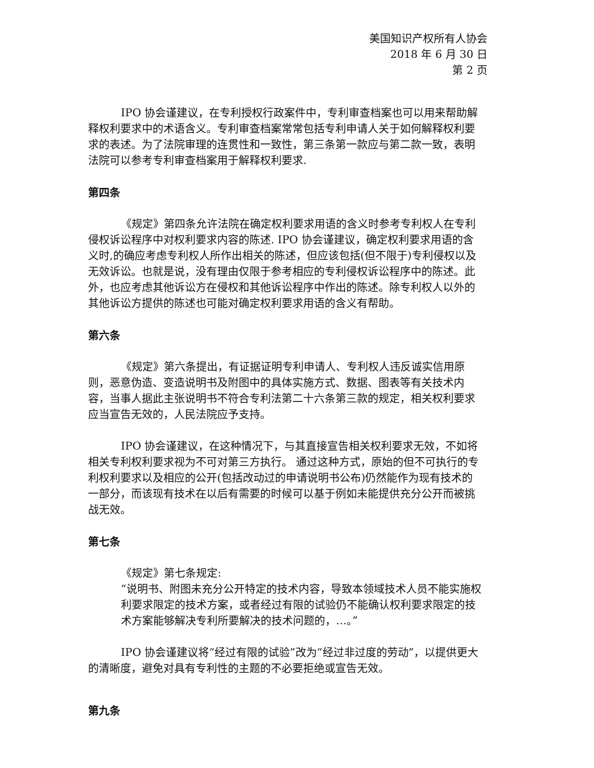美国知识产权所有人协会
2018 年 6 月 30 日
第 2 页
IPO 协会谨建议，在专利授权行政案件中，专利审查档案也可以用来帮助解释权利要求中的术语含义。专利审查档案常常包括专利申请人关于如何解释权利要求的表述。为了法院审理的连贯性和一致性，第三条第一款应与第二款一致，表明法院可以参考专利审查档案用于解释权利要求.
第四条
《规定》第四条允许法院在确定权利要求用语的含义时参考专利权人在专利侵权诉讼程序中对权利要求内容的陈述. IPO 协会谨建议，确定权利要求用语的含义时,的确应考虑专利权人所作出相关的陈述，但应该包括(但不限于)专利侵权以及无效诉讼。也就是说，没有理由仅限于参考相应的专利侵权诉讼程序中的陈述。此外，也应考虑其他诉讼方在侵权和其他诉讼程序中作出的陈述。除专利权人以外的其他诉讼方提供的陈述也可能对确定权利要求用语的含义有帮助。
第六条
《规定》第六条提出，有证据证明专利申请人、专利权人违反诚实信用原则，恶意伪造、变造说明书及附图中的具体实施方式、数据、图表等有关技术内容，当事人据此主张说明书不符合专利法第二十六条第三款的规定，相关权利要求应当宣告无效的，人民法院应予支持。
IPO 协会谨建议，在这种情况下，与其直接宣告相关权利要求无效，不如将相关专利权利要求视为不可对第三方执行。 通过这种方式，原始的但不可执行的专利权利要求以及相应的公开(包括改动过的申请说明书公布)仍然能作为现有技术的一部分，而该现有技术在以后有需要的时候可以基于例如未能提供充分公开而被挑战无效。
第七条
《规定》第七条规定:
“说明书、附图未充分公开特定的技术内容，导致本领域技术人员不能实施权利要求限定的技术方案，或者经过有限的试验仍不能确认权利要求限定的技术方案能够解决专利所要解决的技术问题的，…。”
IPO 协会谨建议将“经过有限的试验”改为“经过非过度的劳动”，以提供更大的清晰度，避免对具有专利性的主题的不必要拒绝或宣告无效。
第九条